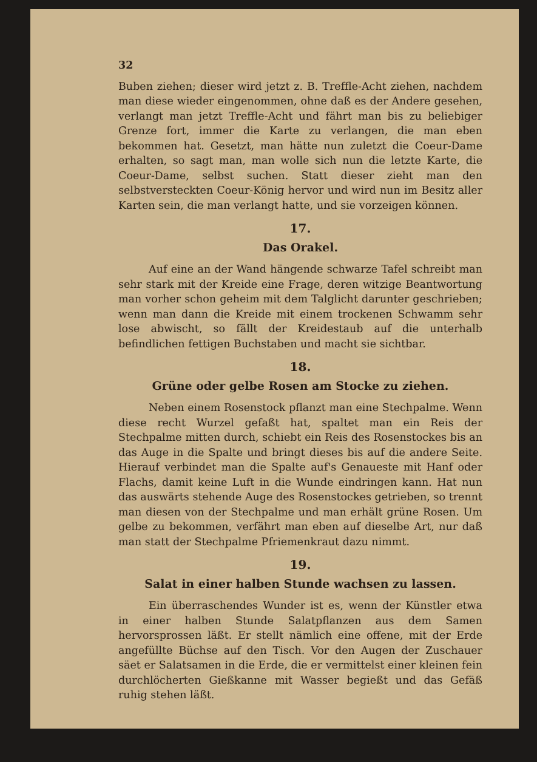32
Buben ziehen; dieser wird jetzt z. B. Treffle-Acht ziehen, nachdem man diese wieder eingenommen, ohne daß es der Andere gesehen, verlangt man jetzt Treffle-Acht und fährt man bis zu beliebiger Grenze fort, immer die Karte zu verlangen, die man eben bekommen hat. Gesetzt, man hätte nun zuletzt die Coeur-Dame erhalten, so sagt man, man wolle sich nun die letzte Karte, die Coeur-Dame, selbst suchen. Statt dieser zieht man den selbstversteckten Coeur-König hervor und wird nun im Besitz aller Karten sein, die man verlangt hatte, und sie vorzeigen können.
17.
Das Orakel.
Auf eine an der Wand hängende schwarze Tafel schreibt man sehr stark mit der Kreide eine Frage, deren witzige Beantwortung man vorher schon geheim mit dem Talglicht darunter geschrieben; wenn man dann die Kreide mit einem trockenen Schwamm sehr lose abwischt, so fällt der Kreidestaub auf die unterhalb befindlichen fettigen Buchstaben und macht sie sichtbar.
18.
Grüne oder gelbe Rosen am Stocke zu ziehen.
Neben einem Rosenstock pflanzt man eine Stechpalme. Wenn diese recht Wurzel gefaßt hat, spaltet man ein Reis der Stechpalme mitten durch, schiebt ein Reis des Rosenstockes bis an das Auge in die Spalte und bringt dieses bis auf die andere Seite. Hierauf verbindet man die Spalte auf's Genaueste mit Hanf oder Flachs, damit keine Luft in die Wunde eindringen kann. Hat nun das auswärts stehende Auge des Rosenstockes getrieben, so trennt man diesen von der Stechpalme und man erhält grüne Rosen. Um gelbe zu bekommen, verfährt man eben auf dieselbe Art, nur daß man statt der Stechpalme Pfriemenkraut dazu nimmt.
19.
Salat in einer halben Stunde wachsen zu lassen.
Ein überraschendes Wunder ist es, wenn der Künstler etwa in einer halben Stunde Salatpflanzen aus dem Samen hervorsprossen läßt. Er stellt nämlich eine offene, mit der Erde angefüllte Büchse auf den Tisch. Vor den Augen der Zuschauer säet er Salatsamen in die Erde, die er vermittelst einer kleinen fein durchlöcherten Gießkanne mit Wasser begießt und das Gefäß ruhig stehen läßt.